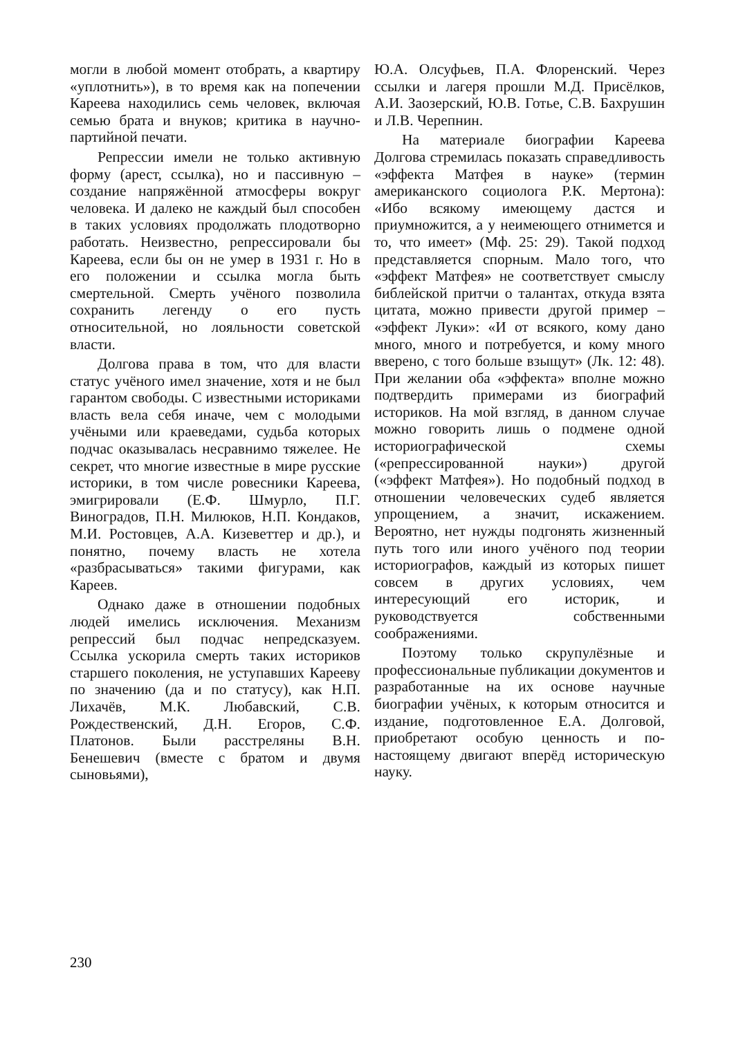могли в любой момент отобрать, а квартиру «уплотнить»), в то время как на попечении Кареева находились семь человек, включая семью брата и внуков; критика в научно-партийной печати.
Репрессии имели не только активную форму (арест, ссылка), но и пассивную – создание напряжённой атмосферы вокруг человека. И далеко не каждый был способен в таких условиях продолжать плодотворно работать. Неизвестно, репрессировали бы Кареева, если бы он не умер в 1931 г. Но в его положении и ссылка могла быть смертельной. Смерть учёного позволила сохранить легенду о его пусть относительной, но лояльности советской власти.
Долгова права в том, что для власти статус учёного имел значение, хотя и не был гарантом свободы. С известными историками власть вела себя иначе, чем с молодыми учёными или краеведами, судьба которых подчас оказывалась несравнимо тяжелее. Не секрет, что многие известные в мире русские историки, в том числе ровесники Кареева, эмигрировали (Е.Ф. Шмурло, П.Г. Виноградов, П.Н. Милюков, Н.П. Кондаков, М.И. Ростовцев, А.А. Кизеветтер и др.), и понятно, почему власть не хотела «разбрасываться» такими фигурами, как Кареев.
Однако даже в отношении подобных людей имелись исключения. Механизм репрессий был подчас непредсказуем. Ссылка ускорила смерть таких историков старшего поколения, не уступавших Карееву по значению (да и по статусу), как Н.П. Лихачёв, М.К. Любавский, С.В. Рождественский, Д.Н. Егоров, С.Ф. Платонов. Были расстреляны В.Н. Бенешевич (вместе с братом и двумя сыновьями),
Ю.А. Олсуфьев, П.А. Флоренский. Через ссылки и лагеря прошли М.Д. Присёлков, А.И. Заозерский, Ю.В. Готье, С.В. Бахрушин и Л.В. Черепнин.
На материале биографии Кареева Долгова стремилась показать справедливость «эффекта Матфея в науке» (термин американского социолога Р.К. Мертона): «Ибо всякому имеющему дастся и приумножится, а у неимеющего отнимется и то, что имеет» (Мф. 25: 29). Такой подход представляется спорным. Мало того, что «эффект Матфея» не соответствует смыслу библейской притчи о талантах, откуда взята цитата, можно привести другой пример – «эффект Луки»: «И от всякого, кому дано много, много и потребуется, и кому много вверено, с того больше взыщут» (Лк. 12: 48). При желании оба «эффекта» вполне можно подтвердить примерами из биографий историков. На мой взгляд, в данном случае можно говорить лишь о подмене одной историографической схемы («репрессированной науки») другой («эффект Матфея»). Но подобный подход в отношении человеческих судеб является упрощением, а значит, искажением. Вероятно, нет нужды подгонять жизненный путь того или иного учёного под теории историографов, каждый из которых пишет совсем в других условиях, чем интересующий его историк, и руководствуется собственными соображениями.
Поэтому только скрупулёзные и профессиональные публикации документов и разработанные на их основе научные биографии учёных, к которым относится и издание, подготовленное Е.А. Долговой, приобретают особую ценность и по-настоящему двигают вперёд историческую науку.
230